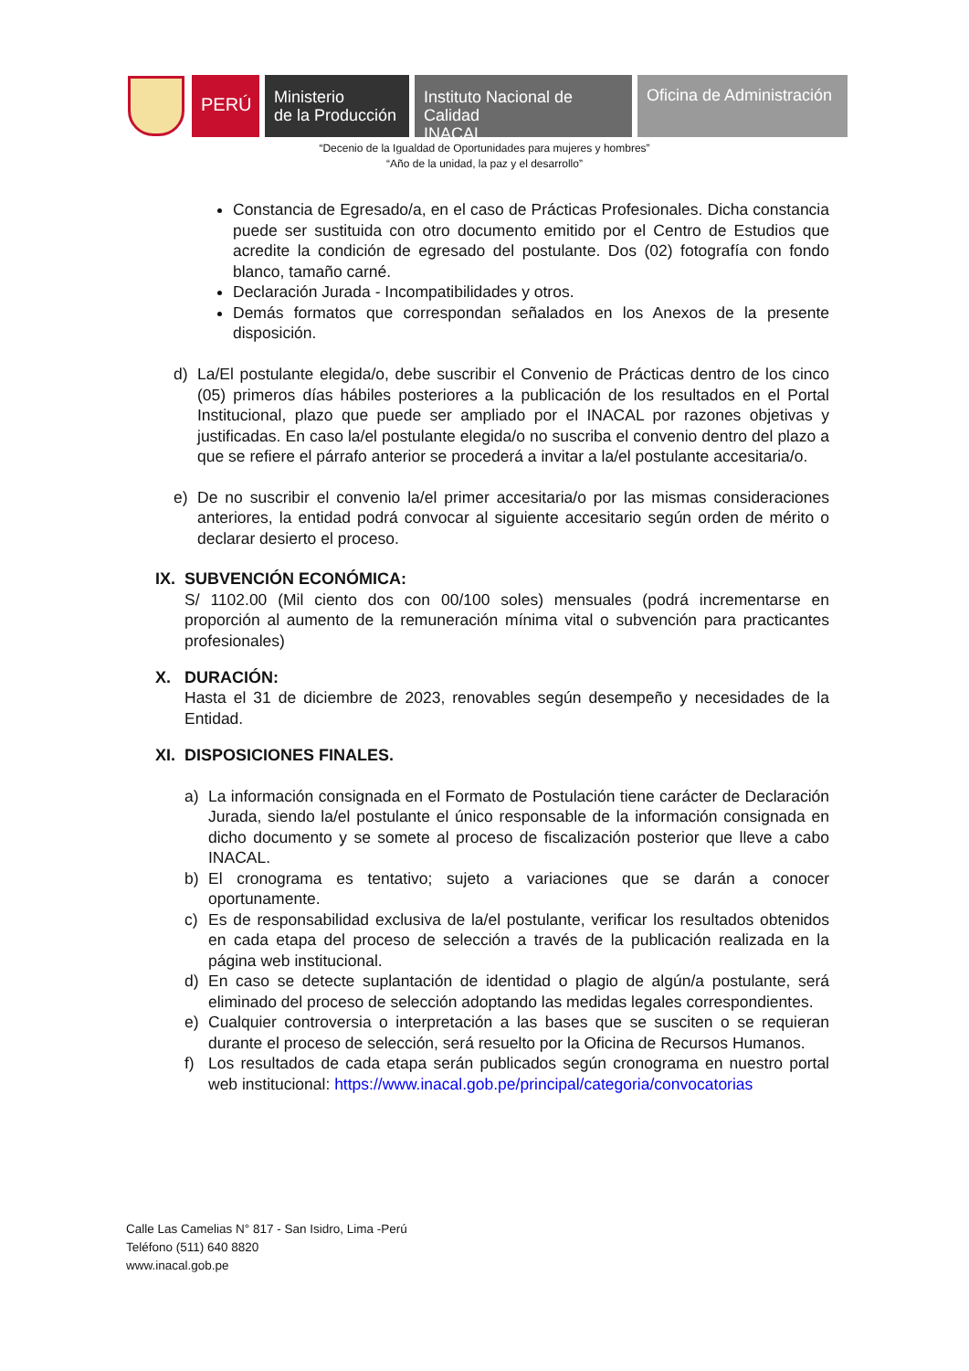PERÚ
Ministerio
de la Producción
Instituto Nacional de Calidad
INACAL
Oficina de Administración
“Decenio de la Igualdad de Oportunidades para mujeres y hombres”
“Año de la unidad, la paz y el desarrollo”
Constancia de Egresado/a, en el caso de Prácticas Profesionales. Dicha constancia puede ser sustituida con otro documento emitido por el Centro de Estudios que acredite la condición de egresado del postulante. Dos (02) fotografía con fondo blanco, tamaño carné.
Declaración Jurada - Incompatibilidades y otros.
Demás formatos que correspondan señalados en los Anexos de la presente disposición.
d) La/El postulante elegida/o, debe suscribir el Convenio de Prácticas dentro de los cinco (05) primeros días hábiles posteriores a la publicación de los resultados en el Portal Institucional, plazo que puede ser ampliado por el INACAL por razones objetivas y justificadas. En caso la/el postulante elegida/o no suscriba el convenio dentro del plazo a que se refiere el párrafo anterior se procederá a invitar a la/el postulante accesitaria/o.
e) De no suscribir el convenio la/el primer accesitaria/o por las mismas consideraciones anteriores, la entidad podrá convocar al siguiente accesitario según orden de mérito o declarar desierto el proceso.
IX. SUBVENCIÓN ECONÓMICA:
S/ 1102.00 (Mil ciento dos con 00/100 soles) mensuales (podrá incrementarse en proporción al aumento de la remuneración mínima vital o subvención para practicantes profesionales)
X. DURACIÓN:
Hasta el 31 de diciembre de 2023, renovables según desempeño y necesidades de la Entidad.
XI. DISPOSICIONES FINALES.
a) La información consignada en el Formato de Postulación tiene carácter de Declaración Jurada, siendo la/el postulante el único responsable de la información consignada en dicho documento y se somete al proceso de fiscalización posterior que lleve a cabo INACAL.
b) El cronograma es tentativo; sujeto a variaciones que se darán a conocer oportunamente.
c) Es de responsabilidad exclusiva de la/el postulante, verificar los resultados obtenidos en cada etapa del proceso de selección a través de la publicación realizada en la página web institucional.
d) En caso se detecte suplantación de identidad o plagio de algún/a postulante, será eliminado del proceso de selección adoptando las medidas legales correspondientes.
e) Cualquier controversia o interpretación a las bases que se susciten o se requieran durante el proceso de selección, será resuelto por la Oficina de Recursos Humanos.
f) Los resultados de cada etapa serán publicados según cronograma en nuestro portal web institucional: https://www.inacal.gob.pe/principal/categoria/convocatorias
Calle Las Camelias N° 817 - San Isidro, Lima -Perú
Teléfono (511) 640 8820
www.inacal.gob.pe